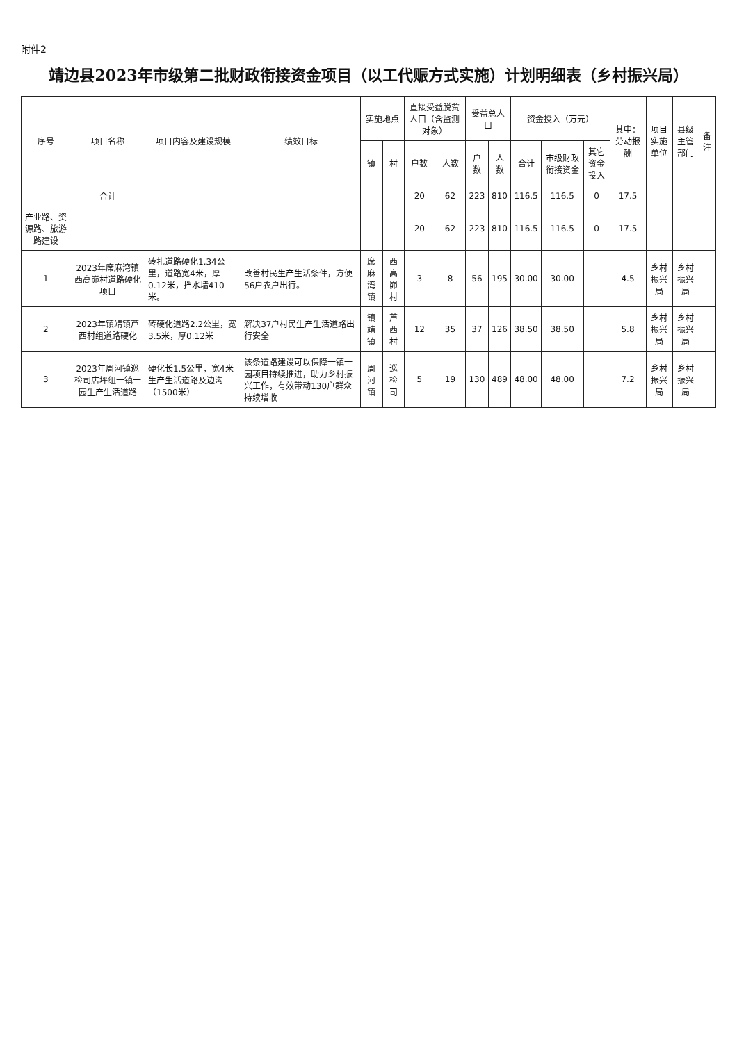附件2
靖边县2023年市级第二批财政衔接资金项目（以工代赈方式实施）计划明细表（乡村振兴局）
| 序号 | 项目名称 | 项目内容及建设规模 | 绩效目标 | 实施地点 | | 直接受益脱贫人口（含监测对象） | | 受益总人口 | | 资金投入（万元） | | | 其中：劳动报酬 | 项目实施单位 | 县级主管部门 | 备注 |
| --- | --- | --- | --- | --- | --- | --- | --- | --- | --- | --- | --- | --- | --- | --- | --- | --- |
| | | | | 镇 | 村 | 户数 | 人数 | 户数 | 人数 | 合计 | 市级财政衔接资金 | 其它资金投入 | | | | |
| | 合计 | | | | | 20 | 62 | 223 | 810 | 116.5 | 116.5 | 0 | 17.5 | | | |
| 产业路、资源路、旅游路建设 | | | | | | 20 | 62 | 223 | 810 | 116.5 | 116.5 | 0 | 17.5 | | | |
| 1 | 2023年席麻湾镇西高峁村道路硬化项目 | 砖扎道路硬化1.34公里，道路宽4米，厚0.12米，挡水墙410米。 | 改善村民生产生活条件，方便56户农户出行。 | 席麻湾镇 | 西高峁村 | 3 | 8 | 56 | 195 | 30.00 | 30.00 | | 4.5 | 乡村振兴局 | 乡村振兴局 | |
| 2 | 2023年镇靖镇芦西村组道路硬化 | 砖硬化道路2.2公里，宽3.5米，厚0.12米 | 解决37户村民生产生活道路出行安全 | 镇靖镇 | 芦西村 | 12 | 35 | 37 | 126 | 38.50 | 38.50 | | 5.8 | 乡村振兴局 | 乡村振兴局 | |
| 3 | 2023年周河镇巡检司店坪组一镇一园生产生活道路 | 硬化长1.5公里，宽4米生产生活道路及边沟（1500米） | 该条道路建设可以保障一镇一园项目持续推进，助力乡村振兴工作，有效带动130户群众持续增收 | 周河镇 | 巡检司 | 5 | 19 | 130 | 489 | 48.00 | 48.00 | | 7.2 | 乡村振兴局 | 乡村振兴局 | |